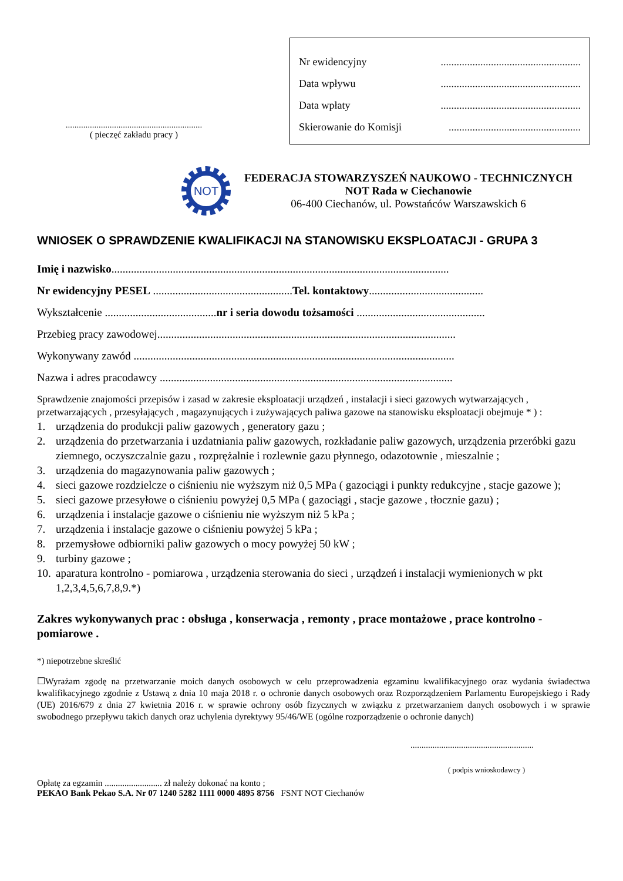..............................................................
( pieczęć zakładu pracy )
Nr ewidencyjny.....................................................
Data wpływu.....................................................
Data wpłaty.....................................................
Skierowanie do Komisji..................................................
NOT
FEDERACJA STOWARZYSZEŃ NAUKOWO - TECHNICZNYCH
NOT Rada w Ciechanowie
06-400 Ciechanów, ul. Powstańców Warszawskich 6
WNIOSEK O SPRAWDZENIE KWALIFIKACJI NA STANOWISKU EKSPLOATACJI - GRUPA 3
Imię i nazwisko.........................................................................................................................
Nr ewidencyjny PESEL ..................................................Tel. kontaktowy.........................................
Wykształcenie ........................................nr i seria dowodu tożsamości ..............................................
Przebieg pracy zawodowej...........................................................................................................
Wykonywany zawód ...................................................................................................................
Nazwa i adres pracodawcy .........................................................................................................
Sprawdzenie znajomości przepisów i zasad w zakresie eksploatacji urządzeń , instalacji i sieci gazowych wytwarzających , przetwarzających , przesyłających , magazynujących i zużywających paliwa gazowe na stanowisku eksploatacji obejmuje * ) :
1. urządzenia do produkcji paliw gazowych , generatory gazu ;
2. urządzenia do przetwarzania i uzdatniania paliw gazowych, rozkładanie paliw gazowych, urządzenia przeróbki gazu ziemnego, oczyszczalnie gazu , rozprężalnie i rozlewnie gazu płynnego, odazotownie , mieszalnie ;
3. urządzenia do magazynowania paliw gazowych ;
4. sieci gazowe rozdzielcze o ciśnieniu nie wyższym niż 0,5 MPa ( gazociągi i punkty redukcyjne , stacje gazowe );
5. sieci gazowe przesyłowe o ciśnieniu powyżej 0,5 MPa ( gazociągi , stacje gazowe , tłocznie gazu) ;
6. urządzenia i instalacje gazowe o ciśnieniu nie wyższym niż 5 kPa ;
7. urządzenia i instalacje gazowe o ciśnieniu powyżej 5 kPa ;
8. przemysłowe odbiorniki paliw gazowych o mocy powyżej 50 kW ;
9. turbiny gazowe ;
10. aparatura kontrolno - pomiarowa , urządzenia sterowania do sieci , urządzeń i instalacji wymienionych w pkt 1,2,3,4,5,6,7,8,9.*)
Zakres wykonywanych prac : obsługa , konserwacja , remonty , prace montażowe , prace kontrolno - pomiarowe .
*) niepotrzebne skreślić
☐Wyrażam zgodę na przetwarzanie moich danych osobowych w celu przeprowadzenia egzaminu kwalifikacyjnego oraz wydania świadectwa kwalifikacyjnego zgodnie z Ustawą z dnia 10 maja 2018 r. o ochronie danych osobowych oraz Rozporządzeniem Parlamentu Europejskiego i Rady (UE) 2016/679 z dnia 27 kwietnia 2016 r. w sprawie ochrony osób fizycznych w związku z przetwarzaniem danych osobowych i w sprawie swobodnego przepływu takich danych oraz uchylenia dyrektywy 95/46/WE (ogólne rozporządzenie o ochronie danych)
........................................................
( podpis wnioskodawcy )
Opłatę za egzamin .......................... zł należy dokonać na konto ;
PEKAO Bank Pekao S.A. Nr 07 1240 5282 1111 0000 4895 8756 FSNT NOT Ciechanów